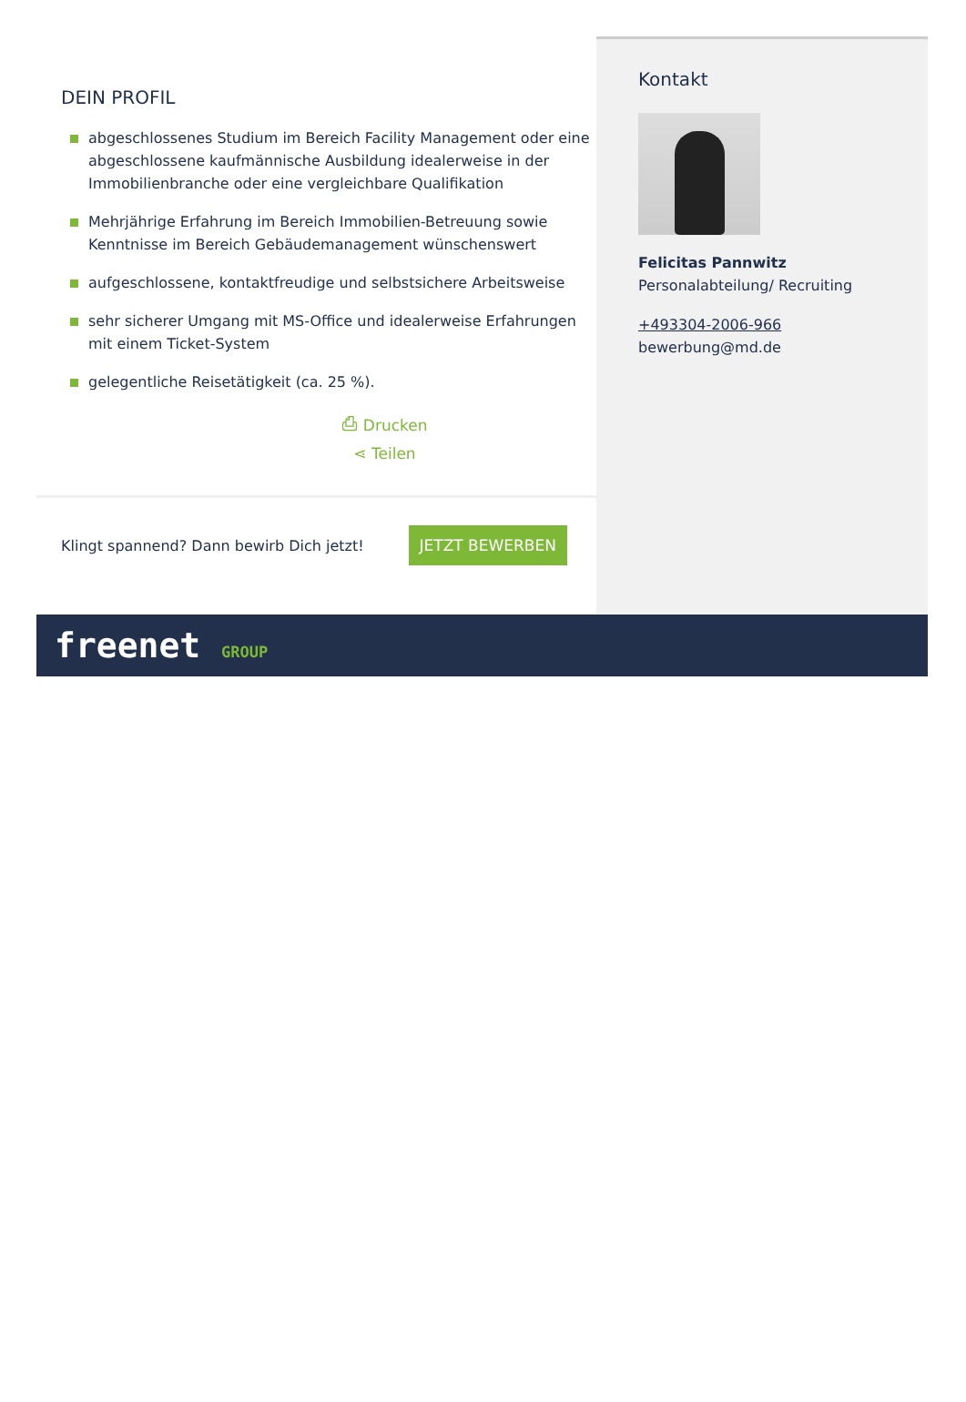DEIN PROFIL
abgeschlossenes Studium im Bereich Facility Management oder eine abgeschlossene kaufmännische Ausbildung idealerweise in der Immobilienbranche oder eine vergleichbare Qualifikation
Mehrjährige Erfahrung im Bereich Immobilien-Betreuung sowie Kenntnisse im Bereich Gebäudemanagement wünschenswert
aufgeschlossene, kontaktfreudige und selbstsichere Arbeitsweise
sehr sicherer Umgang mit MS-Office und idealerweise Erfahrungen mit einem Ticket-System
gelegentliche Reisetätigkeit (ca. 25 %).
⎙ Drucken
⋖ Teilen
Klingt spannend? Dann bewirb Dich jetzt!
JETZT BEWERBEN
Kontakt
Felicitas Pannwitz
Personalabteilung/ Recruiting
+493304-2006-966
bewerbung@md.de
freenet GROUP